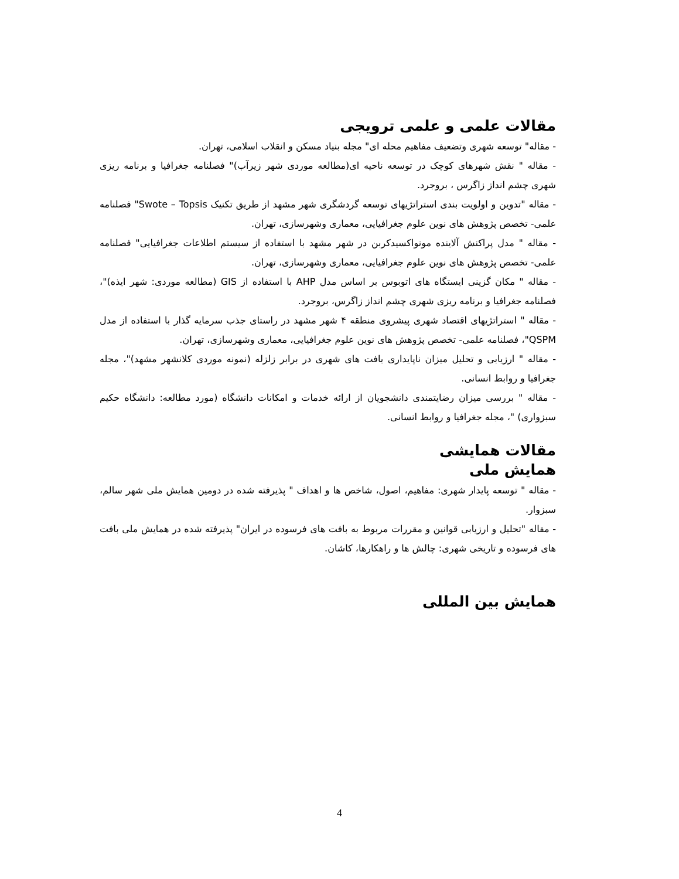مقالات علمی و علمی ترویجی
- مقاله" توسعه شهری وتضعیف مفاهیم محله ای" مجله بنیاد مسکن و انقلاب اسلامی، تهران.
- مقاله " نقش شهرهای کوچک در توسعه ناحیه ای(مطالعه موردی شهر زیرآب)" فصلنامه جغرافیا و برنامه ریزی شهری چشم انداز زاگرس ، بروجرد.
- مقاله "تدوین و اولویت بندی استراتژیهای توسعه گردشگری شهر مشهد از طریق تکنیک Swote – Topsis" فصلنامه علمی- تخصص پژوهش های نوین علوم جغرافیایی، معماری وشهرسازی، تهران.
- مقاله " مدل پراکنش آلاینده مونواکسیدکربن در شهر مشهد با استفاده از سیستم اطلاعات جغرافیایی" فصلنامه علمی- تخصص پژوهش های نوین علوم جغرافیایی، معماری وشهرسازی، تهران.
- مقاله " مکان گزینی ایستگاه های اتوبوس بر اساس مدل AHP با استفاده از GIS (مطالعه موردی: شهر ایذه)"، فصلنامه جغرافیا و برنامه ریزی شهری چشم انداز زاگرس، بروجرد.
- مقاله " استراتژیهای اقتصاد شهری پیشروی منطقه ۴ شهر مشهد در راستای جذب سرمایه گذار با استفاده از مدل QSPM"، فصلنامه علمی- تخصص پژوهش های نوین علوم جغرافیایی، معماری وشهرسازی، تهران.
- مقاله " ارزیابی و تحلیل میزان ناپایداری بافت های شهری در برابر زلزله (نمونه موردی کلانشهر مشهد)"، مجله جغرافیا و روابط انسانی.
- مقاله " بررسی میزان رضایتمندی دانشجویان از ارائه خدمات و امکانات دانشگاه (مورد مطالعه: دانشگاه حکیم سبزواری) "، مجله جغرافیا و روابط انسانی.
مقالات همایشی
همایش ملی
- مقاله " توسعه پایدار شهری: مفاهیم، اصول، شاخص ها و اهداف " پذیرفته شده در دومین همایش ملی شهر سالم، سبزوار.
- مقاله "تحلیل و ارزیابی قوانین و مقررات مربوط به بافت های فرسوده در ایران" پذیرفته شده در همایش ملی بافت های فرسوده و تاریخی شهری: چالش ها و راهکارها، کاشان.
همایش بین المللی
4